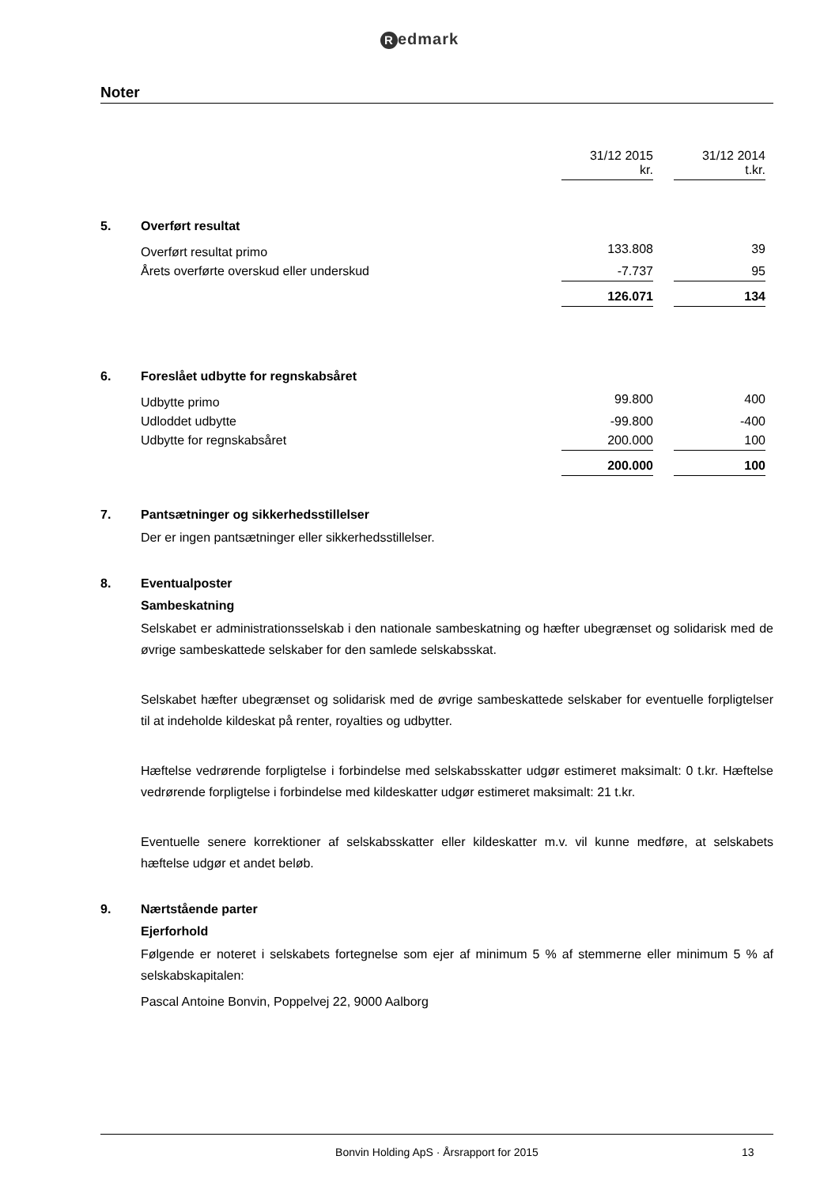Redmark
Noter
| | | 31/12 2015 kr. | | 31/12 2014 t.kr. | |
| 5. | Overført resultat | | | | |
| | Overført resultat primo | 133.808 | | 39 | |
| | Årets overførte overskud eller underskud | -7.737 | | 95 | |
| | | 126.071 | | 134 | |
| 6. | Foreslået udbytte for regnskabsåret | | | | |
| | Udbytte primo | 99.800 | | 400 | |
| | Udloddet udbytte | -99.800 | | -400 | |
| | Udbytte for regnskabsåret | 200.000 | | 100 | |
| | | 200.000 | | 100 | |
7. Pantsætninger og sikkerhedsstillelser
Der er ingen pantsætninger eller sikkerhedsstillelser.
8. Eventualposter
Sambeskatning
Selskabet er administrationsselskab i den nationale sambeskatning og hæfter ubegrænset og solidarisk med de øvrige sambeskattede selskaber for den samlede selskabsskat.
Selskabet hæfter ubegrænset og solidarisk med de øvrige sambeskattede selskaber for eventuelle forpligtelser til at indeholde kildeskat på renter, royalties og udbytter.
Hæftelse vedrørende forpligtelse i forbindelse med selskabsskatter udgør estimeret maksimalt: 0 t.kr. Hæftelse vedrørende forpligtelse i forbindelse med kildeskatter udgør estimeret maksimalt: 21 t.kr.
Eventuelle senere korrektioner af selskabsskatter eller kildeskatter m.v. vil kunne medføre, at selskabets hæftelse udgør et andet beløb.
9. Nærtstående parter
Ejerforhold
Følgende er noteret i selskabets fortegnelse som ejer af minimum 5 % af stemmerne eller minimum 5 % af selskabskapitalen:
Pascal Antoine Bonvin, Poppelvej 22, 9000 Aalborg
Bonvin Holding ApS · Årsrapport for 2015
13